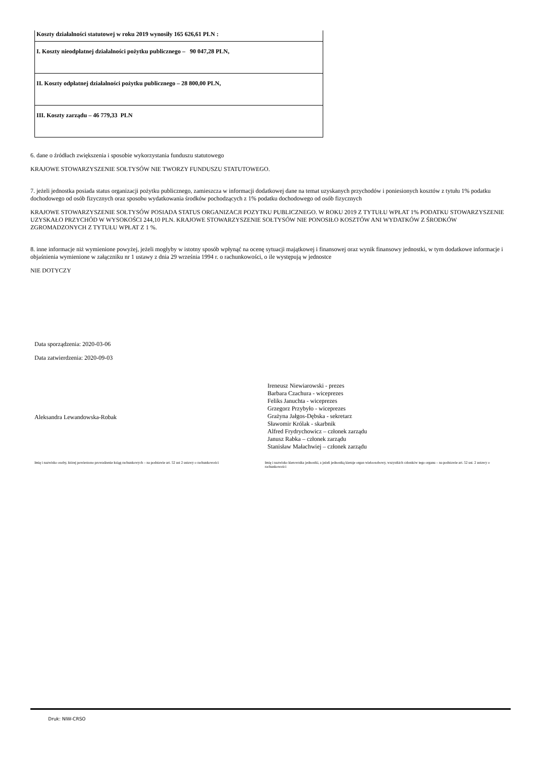| Koszty działalności statutowej w roku 2019 wynosiły 165 626,61 PLN : |
| I. Koszty nieodpłatnej działalności pożytku publicznego – 90 047,28 PLN, |
| II. Koszty odpłatnej działalności pożytku publicznego – 28 800,00 PLN, |
| III. Koszty zarządu – 46 779,33 PLN |
6. dane o źródłach zwiększenia i sposobie wykorzystania funduszu statutowego
KRAJOWE STOWARZYSZENIE SOŁTYSÓW NIE TWORZY FUNDUSZU STATUTOWEGO.
7. jeżeli jednostka posiada status organizacji pożytku publicznego, zamieszcza w informacji dodatkowej dane na temat uzyskanych przychodów i poniesionych kosztów z tytułu 1% podatku dochodowego od osób fizycznych oraz sposobu wydatkowania środków pochodzących z 1% podatku dochodowego od osób fizycznych
KRAJOWE STOWARZYSZENIE SOŁTYSÓW POSIADA STATUS ORGANIZACJI POZYTKU PUBLICZNEGO. W ROKU 2019 Z TYTUŁU WPŁAT 1% PODATKU STOWARZYSZENIE UZYSKAŁO PRZYCHÓD W WYSOKOŚCI 244,10 PLN. KRAJOWE STOWARZYSZENIE SOŁTYSÓW NIE PONOSIŁO KOSZTÓW ANI WYDATKÓW Z ŚRODKÓW ZGROMADZONYCH Z TYTUŁU WPŁAT Z 1 %.
8. inne informacje niż wymienione powyżej, jeżeli mogłyby w istotny sposób wpłynąć na ocenę sytuacji majątkowej i finansowej oraz wynik finansowy jednostki, w tym dodatkowe informacje i objaśnienia wymienione w załączniku nr 1 ustawy z dnia 29 września 1994 r. o rachunkowości, o ile występują w jednostce
NIE DOTYCZY
Data sporządzenia: 2020-03-06
Data zatwierdzenia: 2020-09-03
Aleksandra Lewandowska-Robak
Ireneusz Niewiarowski - prezes
Barbara Czachura - wiceprezes
Feliks Januchta - wiceprezes
Grzegorz Przybyło - wiceprezes
Grażyna Jałgos-Dębska - sekretarz
Sławomir Królak - skarbnik
Alfred Frydrychowicz – członek zarządu
Janusz Rabka – członek zarządu
Stanisław Małachwiej – członek zarządu
Imię i nazwisko osoby, której powierzono prowadzenie ksiąg rachunkowych – na podstawie art. 52 ust 2 ustawy o rachunkowości
Imię i nazwisko kierownika jednostki, a jeżeli jednostką kieruje organ wieloosobowy, wszystkich członków tego organu – na podstawie art. 52 ust. 2 ustawy o rachunkowości
Druk: NIW-CRSO